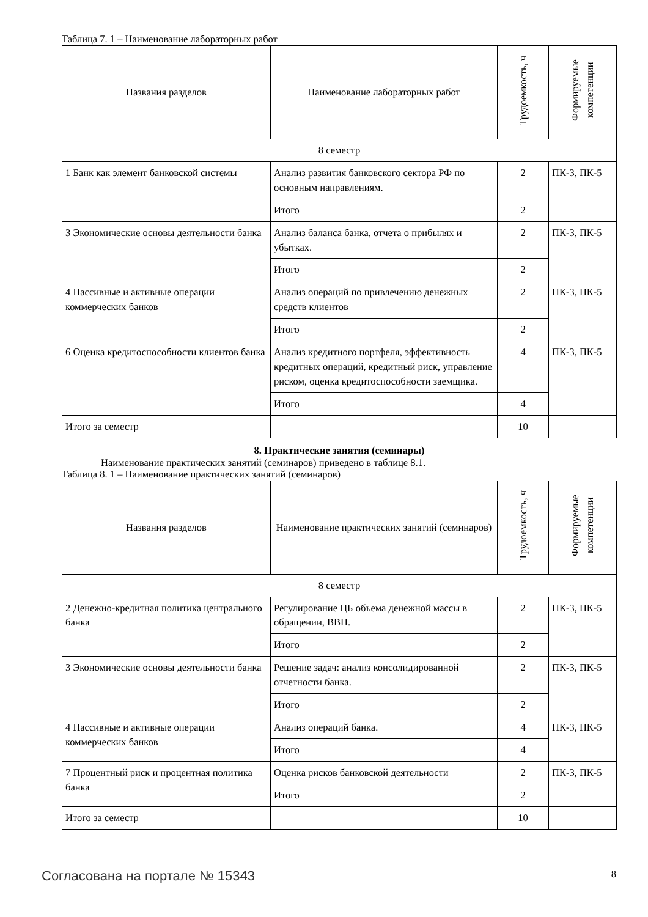Таблица 7. 1 – Наименование лабораторных работ
| Названия разделов | Наименование лабораторных работ | Трудоемкость, ч | Формируемые компетенции |
| --- | --- | --- | --- |
| 8 семестр | | | |
| 1 Банк как элемент банковской системы | Анализ развития банковского сектора РФ по основным направлениям. | 2 | ПК-3, ПК-5 |
| | Итого | 2 | |
| 3 Экономические основы деятельности банка | Анализ баланса банка, отчета о прибылях и убытках. | 2 | ПК-3, ПК-5 |
| | Итого | 2 | |
| 4 Пассивные и активные операции коммерческих банков | Анализ операций по привлечению денежных средств клиентов | 2 | ПК-3, ПК-5 |
| | Итого | 2 | |
| 6 Оценка кредитоспособности клиентов банка | Анализ кредитного портфеля, эффективность кредитных операций, кредитный риск, управление риском, оценка кредитоспособности заемщика. | 4 | ПК-3, ПК-5 |
| | Итого | 4 | |
| Итого за семестр | | 10 | |
8. Практические занятия (семинары)
Наименование практических занятий (семинаров) приведено в таблице 8.1.
Таблица 8. 1 – Наименование практических занятий (семинаров)
| Названия разделов | Наименование практических занятий (семинаров) | Трудоемкость, ч | Формируемые компетенции |
| --- | --- | --- | --- |
| 8 семестр | | | |
| 2 Денежно-кредитная политика центрального банка | Регулирование ЦБ объема денежной массы в обращении, ВВП. | 2 | ПК-3, ПК-5 |
| | Итого | 2 | |
| 3 Экономические основы деятельности банка | Решение задач: анализ консолидированной отчетности банка. | 2 | ПК-3, ПК-5 |
| | Итого | 2 | |
| 4 Пассивные и активные операции коммерческих банков | Анализ операций банка. | 4 | ПК-3, ПК-5 |
| | Итого | 4 | |
| 7 Процентный риск и процентная политика банка | Оценка рисков банковской деятельности | 2 | ПК-3, ПК-5 |
| | Итого | 2 | |
| Итого за семестр | | 10 | |
Согласована на портале № 15343 8